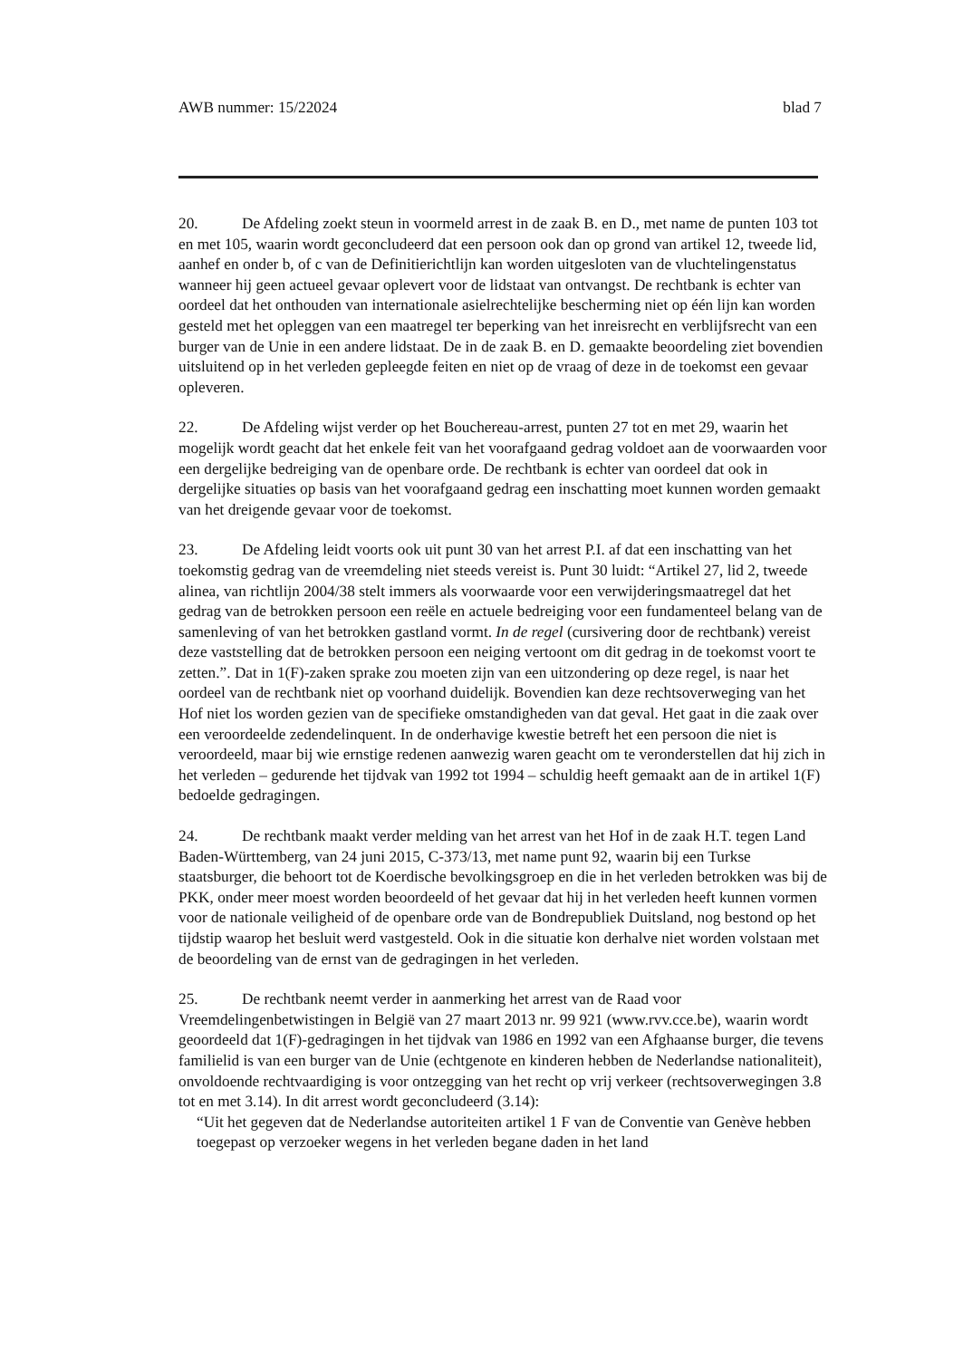AWB nummer: 15/22024 blad 7
20. De Afdeling zoekt steun in voormeld arrest in de zaak B. en D., met name de punten 103 tot en met 105, waarin wordt geconcludeerd dat een persoon ook dan op grond van artikel 12, tweede lid, aanhef en onder b, of c van de Definitierichtlijn kan worden uitgesloten van de vluchtelingenstatus wanneer hij geen actueel gevaar oplevert voor de lidstaat van ontvangst. De rechtbank is echter van oordeel dat het onthouden van internationale asielrechtelijke bescherming niet op één lijn kan worden gesteld met het opleggen van een maatregel ter beperking van het inreisrecht en verblijfsrecht van een burger van de Unie in een andere lidstaat. De in de zaak B. en D. gemaakte beoordeling ziet bovendien uitsluitend op in het verleden gepleegde feiten en niet op de vraag of deze in de toekomst een gevaar opleveren.
22. De Afdeling wijst verder op het Bouchereau-arrest, punten 27 tot en met 29, waarin het mogelijk wordt geacht dat het enkele feit van het voorafgaand gedrag voldoet aan de voorwaarden voor een dergelijke bedreiging van de openbare orde. De rechtbank is echter van oordeel dat ook in dergelijke situaties op basis van het voorafgaand gedrag een inschatting moet kunnen worden gemaakt van het dreigende gevaar voor de toekomst.
23. De Afdeling leidt voorts ook uit punt 30 van het arrest P.I. af dat een inschatting van het toekomstig gedrag van de vreemdeling niet steeds vereist is. Punt 30 luidt: “Artikel 27, lid 2, tweede alinea, van richtlijn 2004/38 stelt immers als voorwaarde voor een verwijderingsmaatregel dat het gedrag van de betrokken persoon een reële en actuele bedreiging voor een fundamenteel belang van de samenleving of van het betrokken gastland vormt. In de regel (cursivering door de rechtbank) vereist deze vaststelling dat de betrokken persoon een neiging vertoont om dit gedrag in de toekomst voort te zetten.”. Dat in 1(F)-zaken sprake zou moeten zijn van een uitzondering op deze regel, is naar het oordeel van de rechtbank niet op voorhand duidelijk. Bovendien kan deze rechtsoverweging van het Hof niet los worden gezien van de specifieke omstandigheden van dat geval. Het gaat in die zaak over een veroordeelde zedendelinquent. In de onderhavige kwestie betreft het een persoon die niet is veroordeeld, maar bij wie ernstige redenen aanwezig waren geacht om te veronderstellen dat hij zich in het verleden – gedurende het tijdvak van 1992 tot 1994 – schuldig heeft gemaakt aan de in artikel 1(F) bedoelde gedragingen.
24. De rechtbank maakt verder melding van het arrest van het Hof in de zaak H.T. tegen Land Baden-Württemberg, van 24 juni 2015, C-373/13, met name punt 92, waarin bij een Turkse staatsburger, die behoort tot de Koerdische bevolkingsgroep en die in het verleden betrokken was bij de PKK, onder meer moest worden beoordeeld of het gevaar dat hij in het verleden heeft kunnen vormen voor de nationale veiligheid of de openbare orde van de Bondrepubliek Duitsland, nog bestond op het tijdstip waarop het besluit werd vastgesteld. Ook in die situatie kon derhalve niet worden volstaan met de beoordeling van de ernst van de gedragingen in het verleden.
25. De rechtbank neemt verder in aanmerking het arrest van de Raad voor Vreemdelingenbetwistingen in België van 27 maart 2013 nr. 99 921 (www.rvv.cce.be), waarin wordt geoordeeld dat 1(F)-gedragingen in het tijdvak van 1986 en 1992 van een Afghaanse burger, die tevens familielid is van een burger van de Unie (echtgenote en kinderen hebben de Nederlandse nationaliteit), onvoldoende rechtvaardiging is voor ontzegging van het recht op vrij verkeer (rechtsoverwegingen 3.8 tot en met 3.14). In dit arrest wordt geconcludeerd (3.14):
“Uit het gegeven dat de Nederlandse autoriteiten artikel 1 F van de Conventie van Genève hebben toegepast op verzoeker wegens in het verleden begane daden in het land